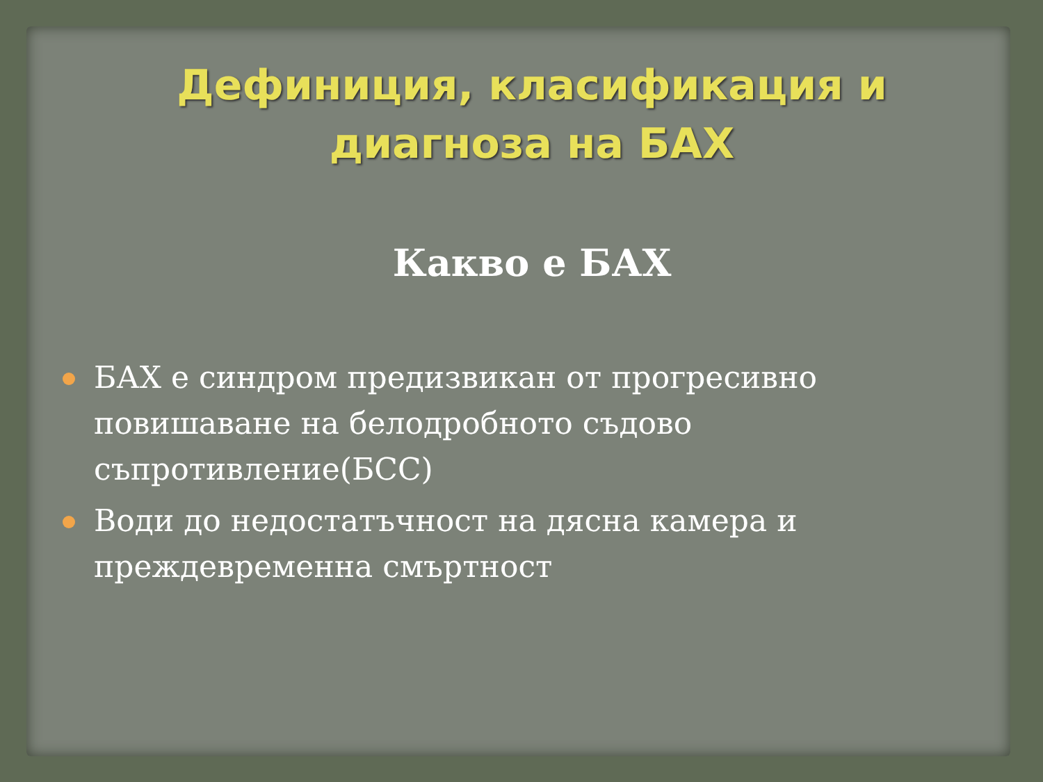Дефиниция, класификация и
диагноза на БАХ
Какво е БАХ
БАХ е синдром предизвикан от прогресивно повишаване на белодробното съдово съпротивление(БСС)
Води до недостатъчност на дясна камера и преждевременна смъртност